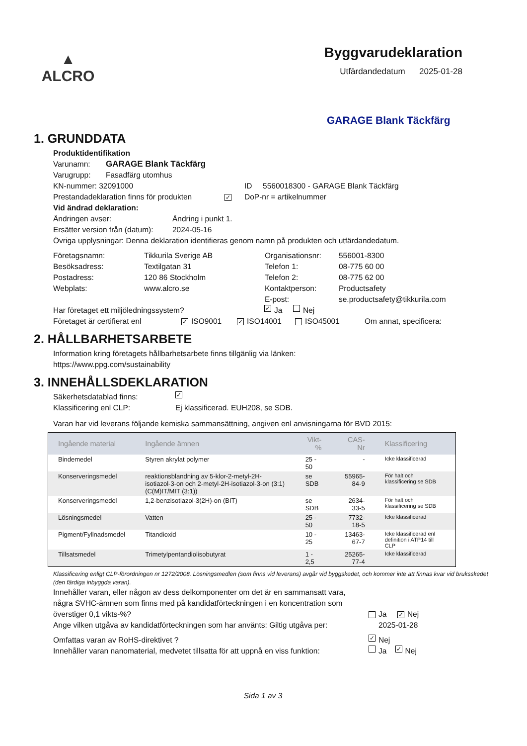▲
ALCRO
Byggvarudeklaration
Utfärdandedatum 2025-01-28
GARAGE Blank Täckfärg
1. GRUNDDATA
Produktidentifikation
Varunamn: GARAGE Blank Täckfärg
Varugrupp: Fasadfärg utomhus
KN-nummer: 32091000 ID 5560018300 - GARAGE Blank Täckfärg
Prestandadeklaration finns för produkten ✓ DoP-nr = artikelnummer
Vid ändrad deklaration:
Ändringen avser: Ändring i punkt 1.
Ersätter version från (datum): 2024-05-16
Övriga upplysningar: Denna deklaration identifieras genom namn på produkten och utfärdandedatum.
Företagsnamn:
Besöksadress:
Postadress:
Webplats:
Tikkurila Sverige AB
Textilgatan 31
120 86 Stockholm
www.alcro.se
Organisationsnr:
Telefon 1:
Telefon 2:
Kontaktperson:
E-post:
556001-8300
08-775 60 00
08-775 62 00
Productsafety
se.productsafety@tikkurila.com
Har företaget ett miljöledningssystem? ✓ Ja Nej
Företaget är certifierat enl ✓ ISO9001 ✓ ISO14001 ISO45001 Om annat, specificera:
2. HÅLLBARHETSARBETE
Information kring företagets hållbarhetsarbete finns tillgänlig via länken:
https://www.ppg.com/sustainability
3. INNEHÅLLSDEKLARATION
Säkerhetsdatablad finns: ✓
Klassificering enl CLP: Ej klassificerad. EUH208, se SDB.
Varan har vid leverans följande kemiska sammansättning, angiven enl anvisningarna för BVD 2015:
| Ingående material | Ingående ämnen | Vikt-% | CAS-Nr | Klassificering |
| --- | --- | --- | --- | --- |
| Bindemedel | Styren akrylat polymer | 25 - 50 | - | Icke klassificerad |
| Konserveringsmedel | reaktionsblandning av 5-klor-2-metyl-2H-isotiazol-3-on och 2-metyl-2H-isotiazol-3-on (3:1) (C(M)IT/MIT (3:1)) | se SDB | 55965-84-9 | För halt och klassificering se SDB |
| Konserveringsmedel | 1,2-benzisotiazol-3(2H)-on (BIT) | se SDB | 2634-33-5 | För halt och klassificering se SDB |
| Lösningsmedel | Vatten | 25 - 50 | 7732-18-5 | Icke klassificerad |
| Pigment/Fyllnadsmedel | Titandioxid | 10 - 25 | 13463-67-7 | Icke klassificerad enl definition i ATP14 till CLP |
| Tillsatsmedel | Trimetylpentandiolisobutyrat | 1 - 2,5 | 25265-77-4 | Icke klassificerad |
Klassificering enligt CLP-förordningen nr 1272/2008. Lösningsmedlen (som finns vid leverans) avgår vid byggskedet, och kommer inte att finnas kvar vid bruksskedet (den färdiga inbyggda varan).
Innehåller varan, eller någon av dess delkomponenter om det är en sammansatt vara, några SVHC-ämnen som finns med på kandidatförteckningen i en koncentration som överstiger 0,1 vikts-%? Ja ✓ Nej
Ange vilken utgåva av kandidatförteckningen som har använts: Giltig utgåva per: 2025-01-28
Omfattas varan av RoHS-direktivet ? ✓ Nej
Innehåller varan nanomaterial, medvetet tillsatta för att uppnå en viss funktion: Ja ✓ Nej
Sida 1 av 3